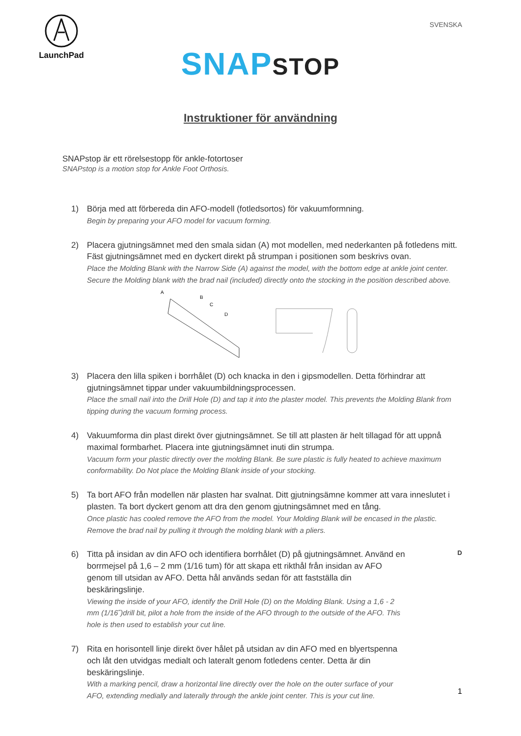LaunchPad
SVENSKA
SNAP STOP
Instruktioner för användning
SNAPstop är ett rörelsestopp för ankle-fotortoser
SNAPstop is a motion stop for Ankle Foot Orthosis.
1) Börja med att förbereda din AFO-modell (fotledsortos) för vakuumformning.
Begin by preparing your AFO model for vacuum forming.
2) Placera gjutningsämnet med den smala sidan (A) mot modellen, med nederkanten på fotledens mitt. Fäst gjutningsämnet med en dyckert direkt på strumpan i positionen som beskrivs ovan.
Place the Molding Blank with the Narrow Side (A) against the model, with the bottom edge at ankle joint center. Secure the Molding blank with the brad nail (included) directly onto the stocking in the position described above.
A
B
C
D
3) Placera den lilla spiken i borrhålet (D) och knacka in den i gipsmodellen. Detta förhindrar att gjutningsämnet tippar under vakuumbildningsprocessen.
Place the small nail into the Drill Hole (D) and tap it into the plaster model. This prevents the Molding Blank from tipping during the vacuum forming process.
4) Vakuumforma din plast direkt över gjutningsämnet. Se till att plasten är helt tillagad för att uppnå maximal formbarhet. Placera inte gjutningsämnet inuti din strumpa.
Vacuum form your plastic directly over the molding Blank. Be sure plastic is fully heated to achieve maximum conformability. Do Not place the Molding Blank inside of your stocking.
5) Ta bort AFO från modellen när plasten har svalnat. Ditt gjutningsämne kommer att vara inneslutet i plasten. Ta bort dyckert genom att dra den genom gjutningsämnet med en tång.
Once plastic has cooled remove the AFO from the model. Your Molding Blank will be encased in the plastic. Remove the brad nail by pulling it through the molding blank with a pliers.
6) Titta på insidan av din AFO och identifiera borrhålet (D) på gjutningsämnet. Använd en borrmejsel på 1,6 – 2 mm (1/16 tum) för att skapa ett rikthål från insidan av AFO genom till utsidan av AFO. Detta hål används sedan för att fastställa din beskäringslinje.
Viewing the inside of your AFO, identify the Drill Hole (D) on the Molding Blank. Using a 1,6 - 2 mm (1/16˝)drill bit, pilot a hole from the inside of the AFO through to the outside of the AFO. This hole is then used to establish your cut line.
D
7) Rita en horisontell linje direkt över hålet på utsidan av din AFO med en blyertspenna och låt den utvidgas medialt och lateralt genom fotledens center. Detta är din beskäringslinje.
With a marking pencil, draw a horizontal line directly over the hole on the outer surface of your AFO, extending medially and laterally through the ankle joint center. This is your cut line.
1